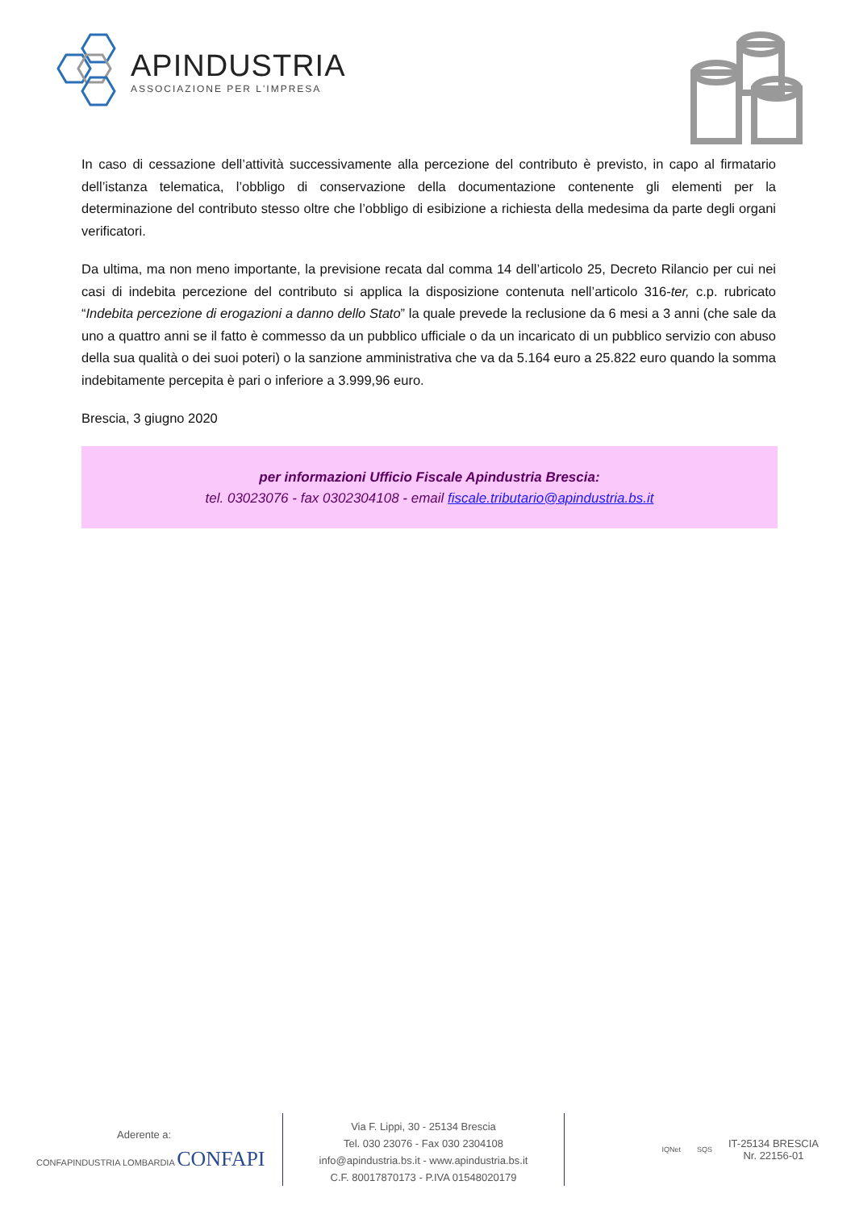APINDUSTRIA
ASSOCIAZIONE PER L'IMPRESA
In caso di cessazione dell’attività successivamente alla percezione del contributo è previsto, in capo al firmatario dell’istanza telematica, l’obbligo di conservazione della documentazione contenente gli elementi per la determinazione del contributo stesso oltre che l’obbligo di esibizione a richiesta della medesima da parte degli organi verificatori.
Da ultima, ma non meno importante, la previsione recata dal comma 14 dell’articolo 25, Decreto Rilancio per cui nei casi di indebita percezione del contributo si applica la disposizione contenuta nell’articolo 316-ter, c.p. rubricato “Indebita percezione di erogazioni a danno dello Stato” la quale prevede la reclusione da 6 mesi a 3 anni (che sale da uno a quattro anni se il fatto è commesso da un pubblico ufficiale o da un incaricato di un pubblico servizio con abuso della sua qualità o dei suoi poteri) o la sanzione amministrativa che va da 5.164 euro a 25.822 euro quando la somma indebitamente percepita è pari o inferiore a 3.999,96 euro.
Brescia, 3 giugno 2020
per informazioni Ufficio Fiscale Apindustria Brescia:
tel. 03023076 - fax 0302304108 - email fiscale.tributario@apindustria.bs.it
Aderente a:
CONFAPINDUSTRIA LOMBARDIA CONFAPI
Via F. Lippi, 30 - 25134 Brescia
Tel. 030 23076 - Fax 030 2304108
info@apindustria.bs.it - www.apindustria.bs.it
C.F. 80017870173 - P.IVA 01548020179
IQNet SQS
IT-25134 BRESCIA
Nr. 22156-01